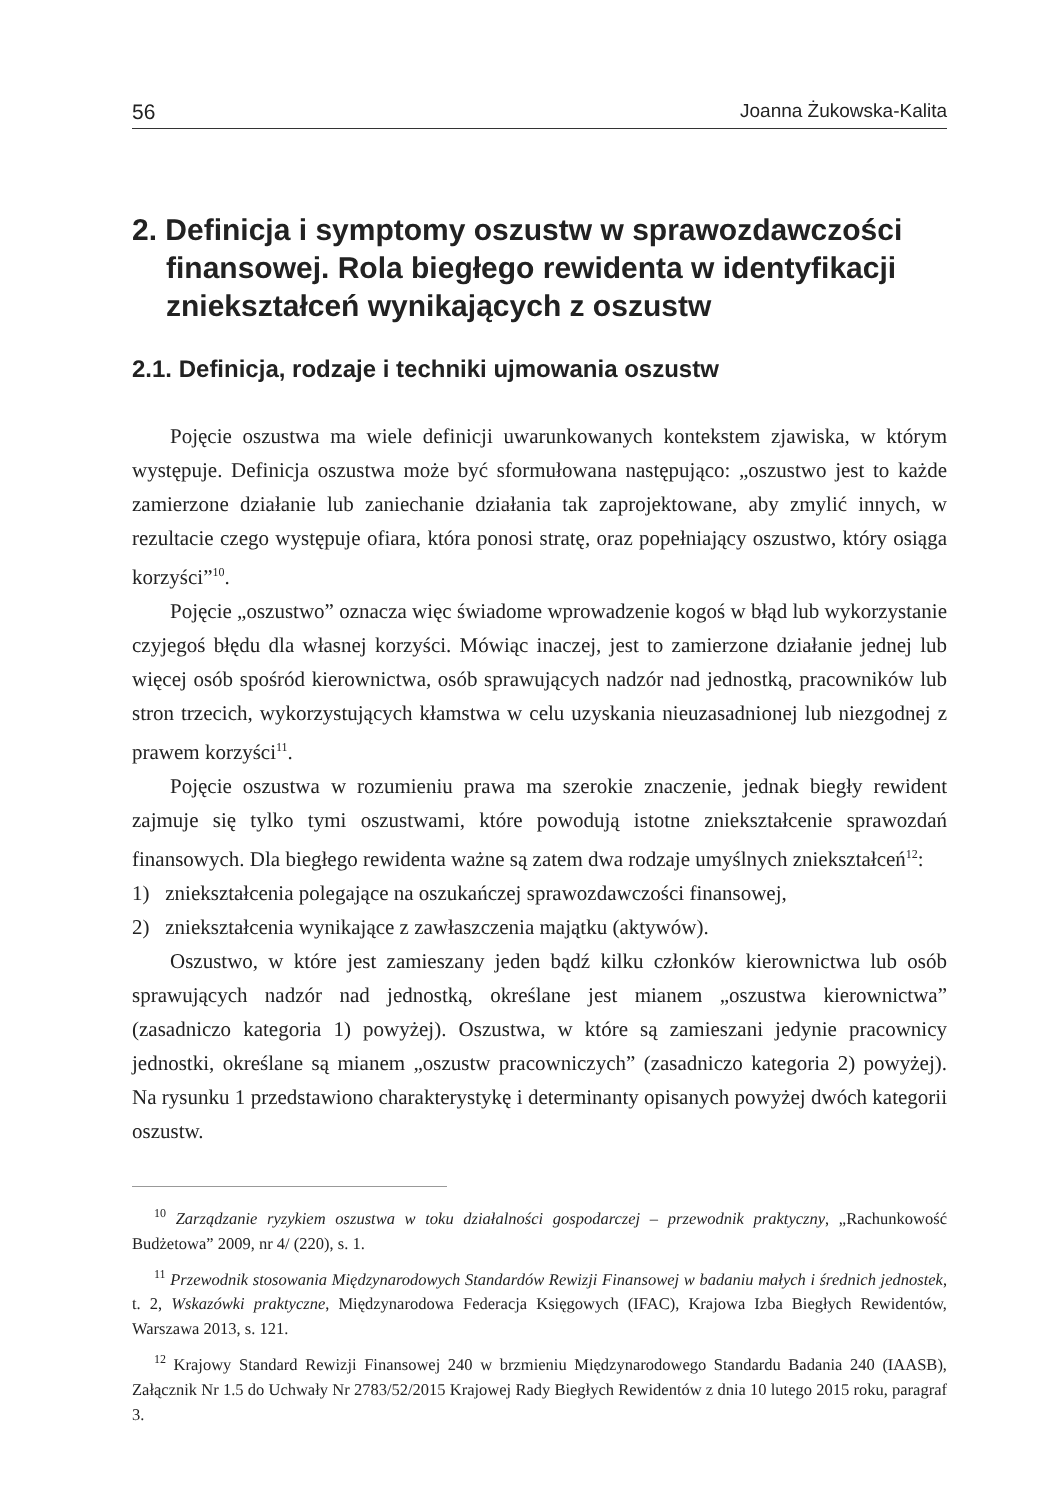56 Joanna Żukowska-Kalita
2. Definicja i symptomy oszustw w sprawozdawczości finansowej. Rola biegłego rewidenta w identyfikacji zniekształceń wynikających z oszustw
2.1. Definicja, rodzaje i techniki ujmowania oszustw
Pojęcie oszustwa ma wiele definicji uwarunkowanych kontekstem zjawiska, w którym występuje. Definicja oszustwa może być sformułowana następująco: „oszustwo jest to każde zamierzone działanie lub zaniechanie działania tak zaprojektowane, aby zmylić innych, w rezultacie czego występuje ofiara, która ponosi stratę, oraz popełniający oszustwo, który osiąga korzyści”<sup>10</sup>.
Pojęcie „oszustwo” oznacza więc świadome wprowadzenie kogoś w błąd lub wykorzystanie czyjegoś błędu dla własnej korzyści. Mówiąc inaczej, jest to zamierzone działanie jednej lub więcej osób spośród kierownictwa, osób sprawujących nadzór nad jednostką, pracowników lub stron trzecich, wykorzystujących kłamstwa w celu uzyskania nieuzasadnionej lub niezgodnej z prawem korzyści<sup>11</sup>.
Pojęcie oszustwa w rozumieniu prawa ma szerokie znaczenie, jednak biegły rewident zajmuje się tylko tymi oszustwami, które powodują istotne zniekształcenie sprawozdań finansowych. Dla biegłego rewidenta ważne są zatem dwa rodzaje umyślnych zniekształceń<sup>12</sup>:
1) zniekształcenia polegające na oszukańczej sprawozdawczości finansowej,
2) zniekształcenia wynikające z zawłaszczenia majątku (aktywów).
Oszustwo, w które jest zamieszany jeden bądź kilku członków kierownictwa lub osób sprawujących nadzór nad jednostką, określane jest mianem „oszustwa kierownictwa” (zasadniczo kategoria 1) powyżej). Oszustwa, w które są zamieszani jedynie pracownicy jednostki, określane są mianem „oszustw pracowniczych” (zasadniczo kategoria 2) powyżej). Na rysunku 1 przedstawiono charakterystykę i determinanty opisanych powyżej dwóch kategorii oszustw.
<sup>10</sup> Zarządzanie ryzykiem oszustwa w toku działalności gospodarczej – przewodnik praktyczny, „Rachunkowość Budżetowa” 2009, nr 4/ (220), s. 1.
<sup>11</sup> Przewodnik stosowania Międzynarodowych Standardów Rewizji Finansowej w badaniu małych i średnich jednostek, t. 2, Wskazówki praktyczne, Międzynarodowa Federacja Księgowych (IFAC), Krajowa Izba Biegłych Rewidentów, Warszawa 2013, s. 121.
<sup>12</sup> Krajowy Standard Rewizji Finansowej 240 w brzmieniu Międzynarodowego Standardu Badania 240 (IAASB), Załącznik Nr 1.5 do Uchwały Nr 2783/52/2015 Krajowej Rady Biegłych Rewidentów z dnia 10 lutego 2015 roku, paragraf 3.